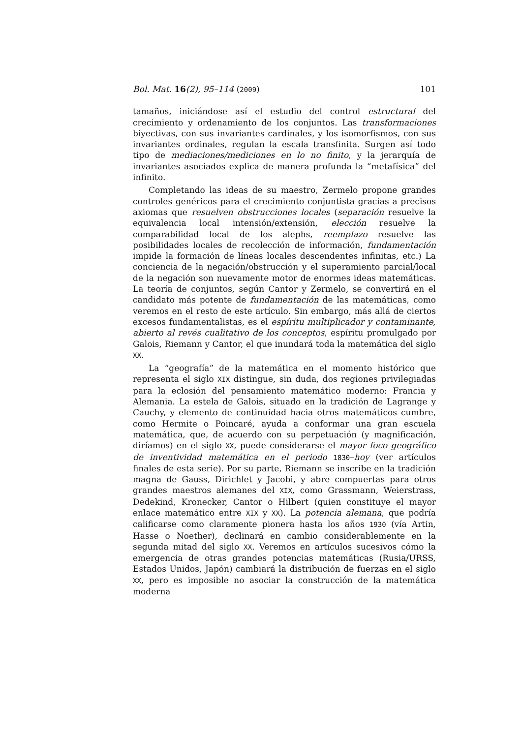Bol. Mat. 16(2), 95–114 (2009) 101
tamaños, iniciándose así el estudio del control estructural del crecimiento y ordenamiento de los conjuntos. Las transformaciones biyectivas, con sus invariantes cardinales, y los isomorfismos, con sus invariantes ordinales, regulan la escala transfinita. Surgen así todo tipo de mediaciones/mediciones en lo no finito, y la jerarquía de invariantes asociados explica de manera profunda la “metafísica” del infinito.
Completando las ideas de su maestro, Zermelo propone grandes controles genéricos para el crecimiento conjuntista gracias a precisos axiomas que resuelven obstrucciones locales (separación resuelve la equivalencia local intensión/extensión, elección resuelve la comparabilidad local de los alephs, reemplazo resuelve las posibilidades locales de recolección de información, fundamentación impide la formación de líneas locales descendentes infinitas, etc.) La conciencia de la negación/obstrucción y el superamiento parcial/local de la negación son nuevamente motor de enormes ideas matemáticas. La teoría de conjuntos, según Cantor y Zermelo, se convertirá en el candidato más potente de fundamentación de las matemáticas, como veremos en el resto de este artículo. Sin embargo, más allá de ciertos excesos fundamentalistas, es el espíritu multiplicador y contaminante, abierto al revés cualitativo de los conceptos, espíritu promulgado por Galois, Riemann y Cantor, el que inundará toda la matemática del siglo XX.
La “geografía” de la matemática en el momento histórico que representa el siglo XIX distingue, sin duda, dos regiones privilegiadas para la eclosión del pensamiento matemático moderno: Francia y Alemania. La estela de Galois, situado en la tradición de Lagrange y Cauchy, y elemento de continuidad hacia otros matemáticos cumbre, como Hermite o Poincaré, ayuda a conformar una gran escuela matemática, que, de acuerdo con su perpetuación (y magnificación, diríamos) en el siglo XX, puede considerarse el mayor foco geográfico de inventividad matemática en el periodo 1830–hoy (ver artículos finales de esta serie). Por su parte, Riemann se inscribe en la tradición magna de Gauss, Dirichlet y Jacobi, y abre compuertas para otros grandes maestros alemanes del XIX, como Grassmann, Weierstrass, Dedekind, Kronecker, Cantor o Hilbert (quien constituye el mayor enlace matemático entre XIX y XX). La potencia alemana, que podría calificarse como claramente pionera hasta los años 1930 (vía Artin, Hasse o Noether), declinará en cambio considerablemente en la segunda mitad del siglo XX. Veremos en artículos sucesivos cómo la emergencia de otras grandes potencias matemáticas (Rusia/URSS, Estados Unidos, Japón) cambiará la distribución de fuerzas en el siglo XX, pero es imposible no asociar la construcción de la matemática moderna